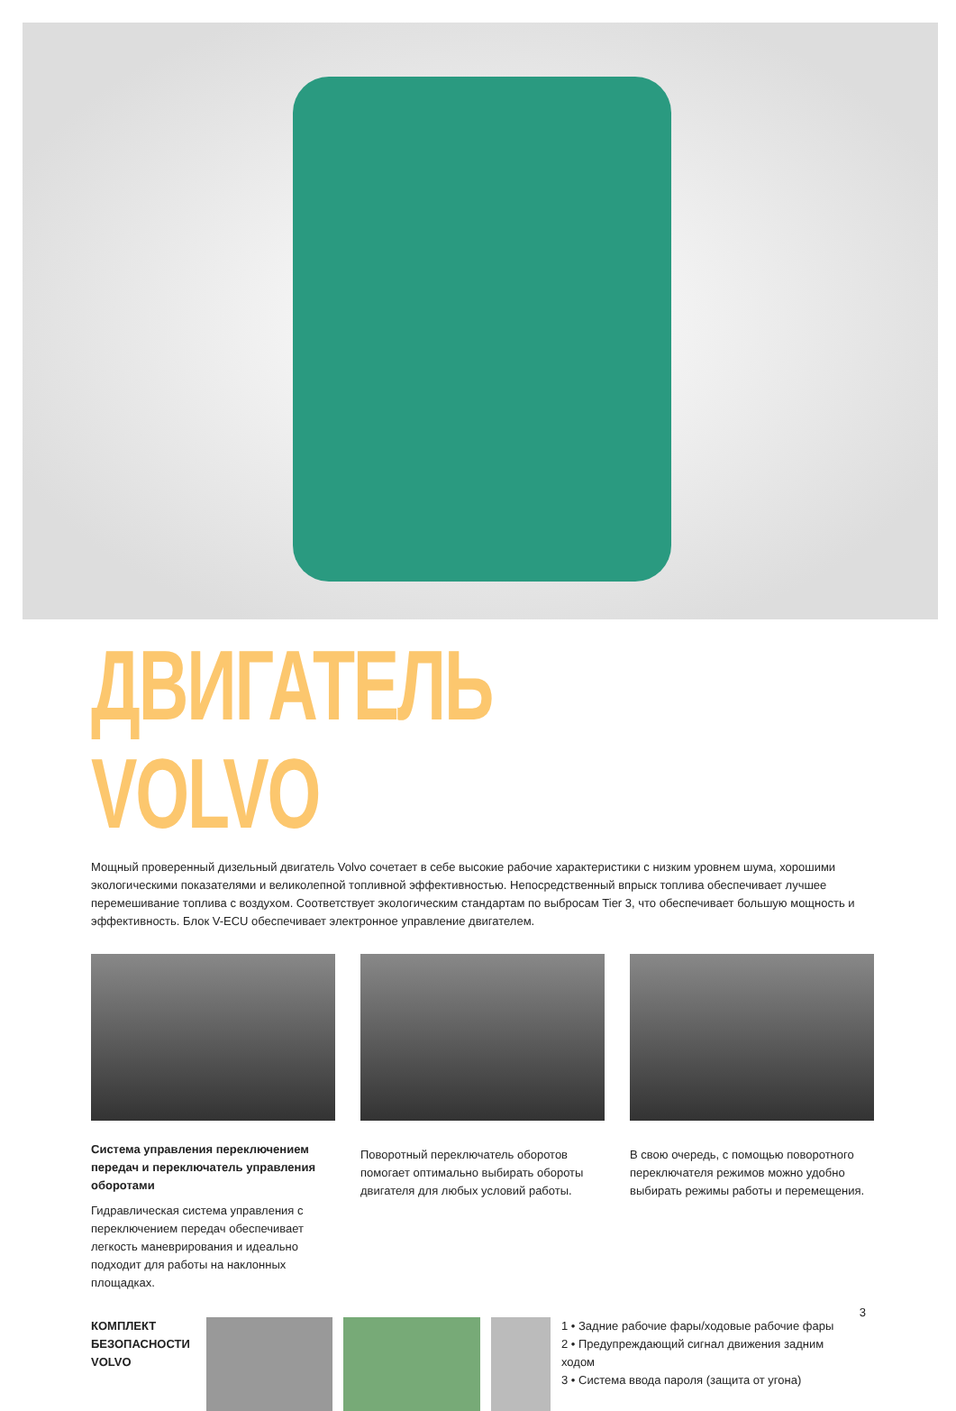ДВИГАТЕЛЬ VOLVO
Мощный проверенный дизельный двигатель Volvo сочетает в себе высокие рабочие характеристики с низким уровнем шума, хорошими экологическими показателями и великолепной топливной эффективностью. Непосредственный впрыск топлива обеспечивает лучшее перемешивание топлива с воздухом. Соответствует экологическим стандартам по выбросам Tier 3, что обеспечивает большую мощность и эффективность. Блок V-ECU обеспечивает электронное управление двигателем.
Система управления переключением передач и переключатель управления оборотами
Гидравлическая система управления с переключением передач обеспечивает легкость маневрирования и идеально подходит для работы на наклонных площадках.
Поворотный переключатель оборотов помогает оптимально выбирать обороты двигателя для любых условий работы.
В свою очередь, с помощью поворотного переключателя режимов можно удобно выбирать режимы работы и перемещения.
КОМПЛЕКТ БЕЗОПАСНОСТИ VOLVO
1 • Задние рабочие фары/ходовые рабочие фары
2 • Предупреждающий сигнал движения задним ходом
3 • Система ввода пароля (защита от угона)
3